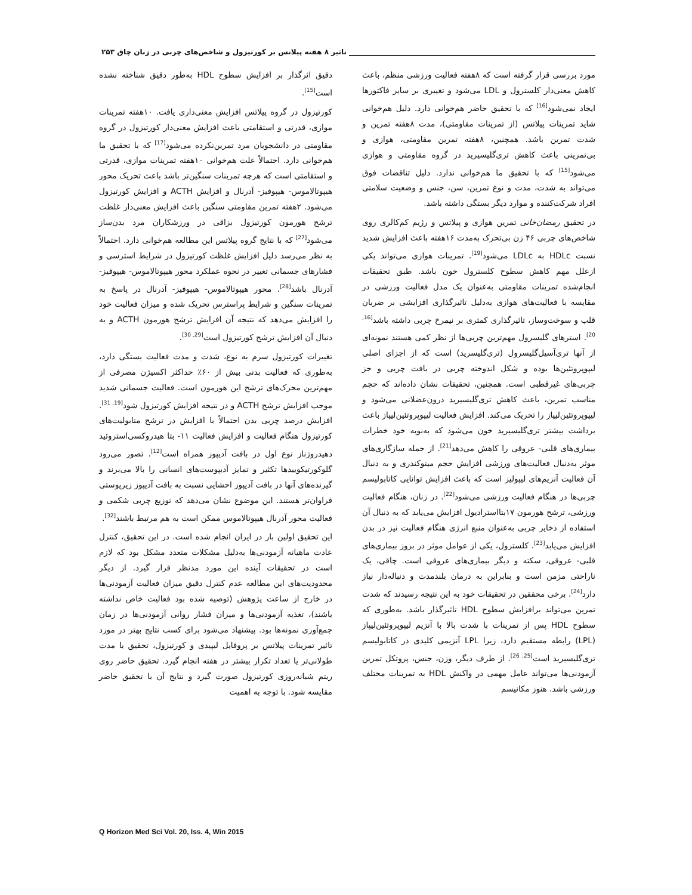تاثیر ۸ هفته پیلاتس بر کورتیزول و شاخص‌های چربی در زنان چاق ۲۵۳
مورد بررسی قرار گرفته است که ۸هفته فعالیت ورزشی منظم، باعث کاهش معنی‌دار کلسترول و LDL می‌شود و تغییری بر سایر فاکتورها ایجاد نمی‌شود<sup>[16]</sup> که با تحقیق حاضر هم‌خوانی دارد. دلیل هم‌خوانی شاید تمرینات پیلاتس (از تمرینات مقاومتی)، مدت ۸هفته تمرین و شدت تمرین باشد. همچنین، ۸هفته تمرین مقاومتی، هوازی و بی‌تمرینی باعث کاهش تری‌گلیسیرید در گروه مقاومتی و هوازی می‌شود<sup>[15]</sup> که با تحقیق ما هم‌خوانی ندارد. دلیل تناقضات فوق می‌تواند به شدت، مدت و نوع تمرین، سن، جنس و وضعیت سلامتی افراد شرکت‌کننده و موارد دیگر بستگی داشته باشد.
در تحقیق رمضان‌خانی تمرین هوازی و پیلاتس و رژیم کم‌کالری روی شاخص‌های چربی ۴۶ زن بی‌تحرک به‌مدت ۱۶هفته باعث افزایش شدید نسبت HDLc به LDLc می‌شود<sup>[19]</sup>. تمرینات هوازی می‌تواند یکی ازعلل مهم کاهش سطوح کلسترول خون باشد. طبق تحقیقات انجام‌شده تمرینات مقاومتی به‌عنوان یک مدل فعالیت ورزشی در مقایسه با فعالیت‌های هوازی به‌دلیل تاثیرگذاری افزایشی بر ضربان قلب و سوخت‌وساز، تاثیرگذاری کمتری بر نیمرخ چربی داشته باشد<sup>[16, 20]</sup>. استرهای گلیسرول مهم‌ترین چربی‌ها از نظر کمی هستند نمونه‌ای از آنها تری‌آسیل‌گلیسرول (تری‌گلیسرید) است که از اجزای اصلی لیپوپروتئین‌ها بوده و شکل اندوخته چربی در بافت چربی و جز چربی‌های غیرقطبی است. همچنین، تحقیقات نشان داده‌اند که حجم مناسب تمرین، باعث کاهش تری‌گلیسیرید درون‌عضلانی می‌شود و لیپوپروتئین‌لیپاز را تحریک می‌کند. افزایش فعالیت لیپوپروتئین‌لیپاز باعث برداشت بیشتر تری‌گلیسیرید خون می‌شود که به‌نوبه خود خطرات بیماری‌های قلبی- عروقی را کاهش می‌دهد<sup>[21]</sup>. از جمله سازگاری‌های موثر به‌دنبال فعالیت‌های ورزشی افزایش حجم میتوکندری و به دنبال آن فعالیت آنزیم‌های لیپولیز است که باعث افزایش توانایی کاتابولیسم چربی‌ها در هنگام فعالیت ورزشی می‌شود<sup>[22]</sup>. در زنان، هنگام فعالیت ورزشی، ترشح هورمون ۱۷بتااسترادیول افزایش می‌یابد که به دنبال آن استفاده از ذخایر چربی به‌عنوان منبع انرژی هنگام فعالیت نیز در بدن افزایش می‌یابد<sup>[23]</sup>. کلسترول، یکی از عوامل موثر در بروز بیماری‌های قلبی- عروقی، سکته و دیگر بیماری‌های عروقی است. چاقی، یک ناراحتی مزمن است و بنابراین به درمان بلندمدت و دنباله‌دار نیاز دارد<sup>[24]</sup>. برخی محققین در تحقیقات خود به این نتیجه رسیدند که شدت تمرین می‌تواند برافزایش سطوح HDL تاثیرگذار باشد. به‌طوری که سطوح HDL پس از تمرینات با شدت بالا با آنزیم لیپوپروتئین‌لیپاز (LPL) رابطه مستقیم دارد، زیرا LPL آنزیمی کلیدی در کاتابولیسم تری‌گلیسیرید است<sup>[25, 26]</sup>. از طرف دیگر، وزن، جنس، پروتکل تمرین آزمودنی‌ها می‌تواند عامل مهمی در واکنش HDL به تمرینات مختلف ورزشی باشد. هنوز مکانیسم
دقیق اثرگذار بر افزایش سطوح HDL به‌طور دقیق شناخته نشده است<sup>[15]</sup>.
کورتیزول در گروه پیلاتس افزایش معنی‌داری یافت. ۱۰هفته تمرینات موازی، قدرتی و استقامتی باعث افزایش معنی‌دار کورتیزول در گروه مقاومتی در دانشجویان مرد تمرین‌نکرده می‌شود<sup>[17]</sup> که با تحقیق ما هم‌خوانی دارد. احتمالاً علت هم‌خوانی ۱۰هفته تمرینات موازی، قدرتی و استقامتی است که هرچه تمرینات سنگین‌تر باشد باعث تحریک محور هیپوتالاموس- هیپوفیز- آدرنال و افزایش ACTH و افزایش کورتیزول می‌شود. ۲هفته تمرین مقاومتی سنگین باعث افزایش معنی‌دار غلظت ترشح هورمون کورتیزول بزاقی در ورزشکاران مرد بدن‌ساز می‌شود<sup>[27]</sup> که با نتایج گروه پیلاتس این مطالعه هم‌خوانی دارد. احتمالاً به نظر می‌رسد دلیل افزایش غلظت کورتیزول در شرایط استرسی و فشارهای جسمانی تغییر در نحوه عملکرد محور هیپوتالاموس- هیپوفیز- آدرنال باشد<sup>[28]</sup>. محور هیپوتالاموس- هیپوفیز- آدرنال در پاسخ به تمرینات سنگین و شرایط پراسترس تحریک شده و میزان فعالیت خود را افزایش می‌دهد که نتیجه آن افزایش ترشح هورمون ACTH و به دنبال آن افزایش ترشح کورتیزول است<sup>[29, 30]</sup>.
تغییرات کورتیزول سرم به نوع، شدت و مدت فعالیت بستگی دارد، به‌طوری که فعالیت بدنی بیش از ۶۰٪ حداکثر اکسیژن مصرفی از مهم‌ترین محرک‌های ترشح این هورمون است. فعالیت جسمانی شدید موجب افزایش ترشح ACTH و در نتیجه افزایش کورتیزول شود<sup>[19, 31]</sup>. افزایش درصد چربی بدن احتمالاً با افزایش در ترشح متابولیت‌های کورتیزول هنگام فعالیت و افزایش فعالیت ۱۱- بتا هیدروکسی‌استروئید دهیدروژناز نوع اول در بافت آدیپوز همراه است<sup>[12]</sup>. تصور می‌رود گلوکورتیکوییدها تکثیر و تمایز آدیپوست‌های انسانی را بالا می‌برند و گیرنده‌های آنها در بافت آدیپوز احشایی نسبت به بافت آدیپوز زیرپوستی فراوان‌تر هستند. این موضوع نشان می‌دهد که توزیع چربی شکمی و فعالیت محور آدرنال هیپوتالاموس ممکن است به هم مرتبط باشند<sup>[32]</sup>.
این تحقیق اولین بار در ایران انجام شده است. در این تحقیق، کنترل عادت ماهیانه آزمودنی‌ها به‌دلیل مشکلات متعدد مشکل بود که لازم است در تحقیقات آینده این مورد مدنظر قرار گیرد. از دیگر محدودیت‌های این مطالعه عدم کنترل دقیق میزان فعالیت آزمودنی‌ها در خارج از ساعت پژوهش (توصیه شده بود فعالیت خاص نداشته باشند)، تغذیه آزمودنی‌ها و میزان فشار روانی آزمودنی‌ها در زمان جمع‌آوری نمونه‌ها بود. پیشنهاد می‌شود برای کسب نتایج بهتر در مورد تاثیر تمرینات پیلاتس بر پروفایل لیپیدی و کورتیزول، تحقیق با مدت طولانی‌تر یا تعداد تکرار بیشتر در هفته انجام گیرد. تحقیق حاضر روی ریتم شبانه‌روزی کورتیزول صورت گیرد و نتایج آن با تحقیق حاضر مقایسه شود. با توجه به اهمیت
Q Horizon Med Sci Vol. 20, Iss. 4, Win 2015